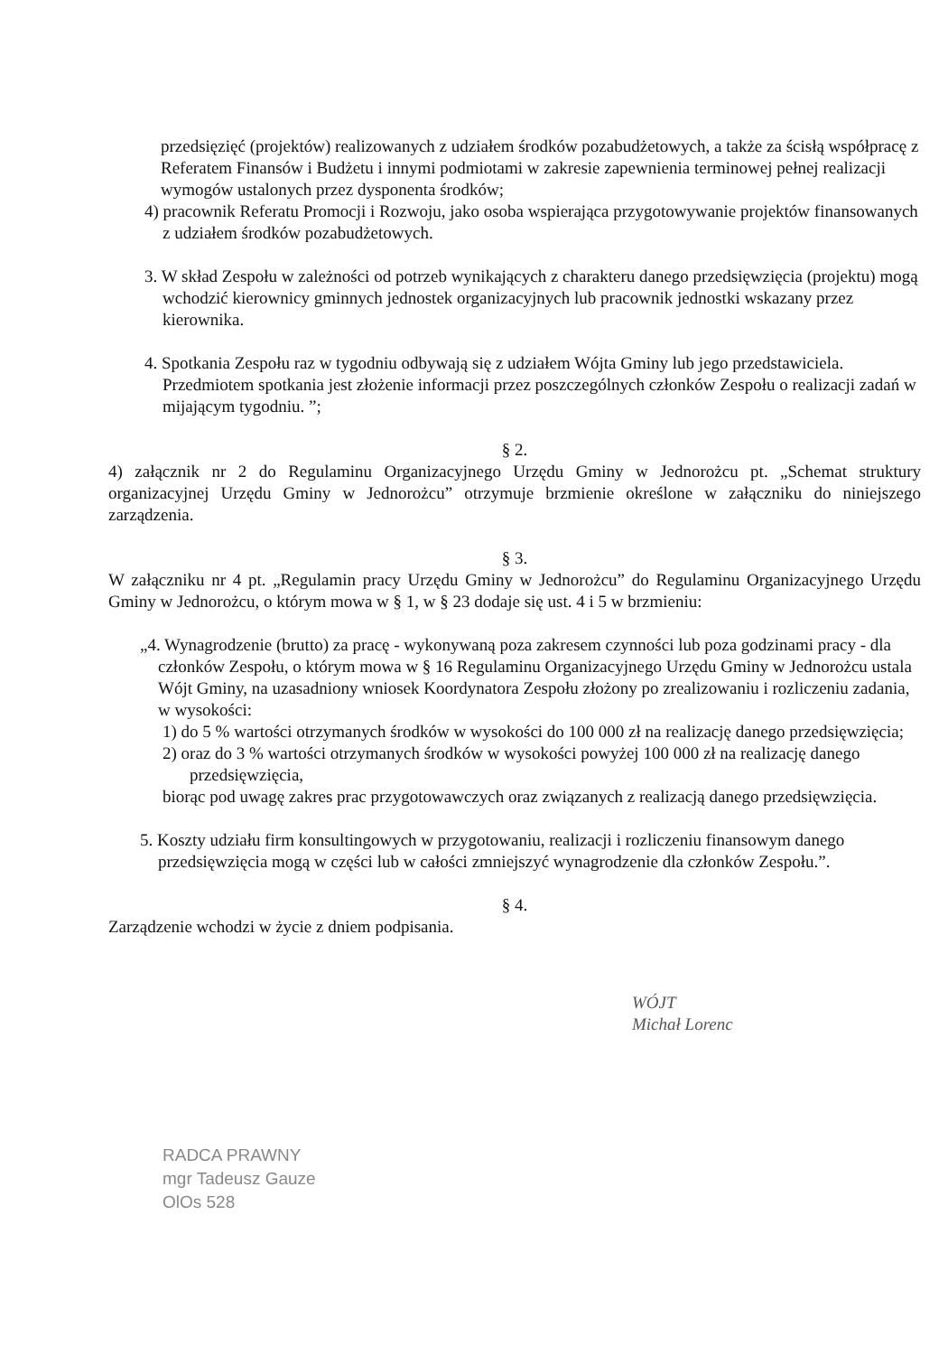przedsięzięć (projektów) realizowanych z udziałem środków pozabudżetowych, a także za ścisłą współpracę z Referatem Finansów i Budżetu i innymi podmiotami w zakresie zapewnienia terminowej pełnej realizacji wymogów ustalonych przez dysponenta środków;
4) pracownik Referatu Promocji i Rozwoju, jako osoba wspierająca przygotowywanie projektów finansowanych z udziałem środków pozabudżetowych.
3. W skład Zespołu w zależności od potrzeb wynikających z charakteru danego przedsięwzięcia (projektu) mogą wchodzić kierownicy gminnych jednostek organizacyjnych lub pracownik jednostki wskazany przez kierownika.
4. Spotkania Zespołu raz w tygodniu odbywają się z udziałem Wójta Gminy lub jego przedstawiciela. Przedmiotem spotkania jest złożenie informacji przez poszczególnych członków Zespołu o realizacji zadań w mijającym tygodniu. ”;
§ 2.
4) załącznik nr 2 do Regulaminu Organizacyjnego Urzędu Gminy w Jednorożcu pt. „Schemat struktury organizacyjnej Urzędu Gminy w Jednorożcu” otrzymuje brzmienie określone w załączniku do niniejszego zarządzenia.
§ 3.
W załączniku nr 4 pt. „Regulamin pracy Urzędu Gminy w Jednorożcu” do Regulaminu Organizacyjnego Urzędu Gminy w Jednorożcu, o którym mowa w § 1, w § 23 dodaje się ust. 4 i 5 w brzmieniu:
„4. Wynagrodzenie (brutto) za pracę - wykonywaną poza zakresem czynności lub poza godzinami pracy - dla członków Zespołu, o którym mowa w § 16 Regulaminu Organizacyjnego Urzędu Gminy w Jednorożcu ustala Wójt Gminy, na uzasadniony wniosek Koordynatora Zespołu złożony po zrealizowaniu i rozliczeniu zadania, w wysokości:
1) do 5 % wartości otrzymanych środków w wysokości do 100 000 zł na realizację danego przedsięwzięcia;
2) oraz do 3 % wartości otrzymanych środków w wysokości powyżej 100 000 zł na realizację danego przedsięwzięcia,
biorąc pod uwagę zakres prac przygotowawczych oraz związanych z realizacją danego przedsięwzięcia.
5. Koszty udziału firm konsultingowych w przygotowaniu, realizacji i rozliczeniu finansowym danego przedsięwzięcia mogą w części lub w całości zmniejszyć wynagrodzenie dla członków Zespołu.”.
§ 4.
Zarządzenie wchodzi w życie z dniem podpisania.
WÓJT
Michał Lorenc
RADCA PRAWNY
mgr Tadeusz Gauze
OlOs 528